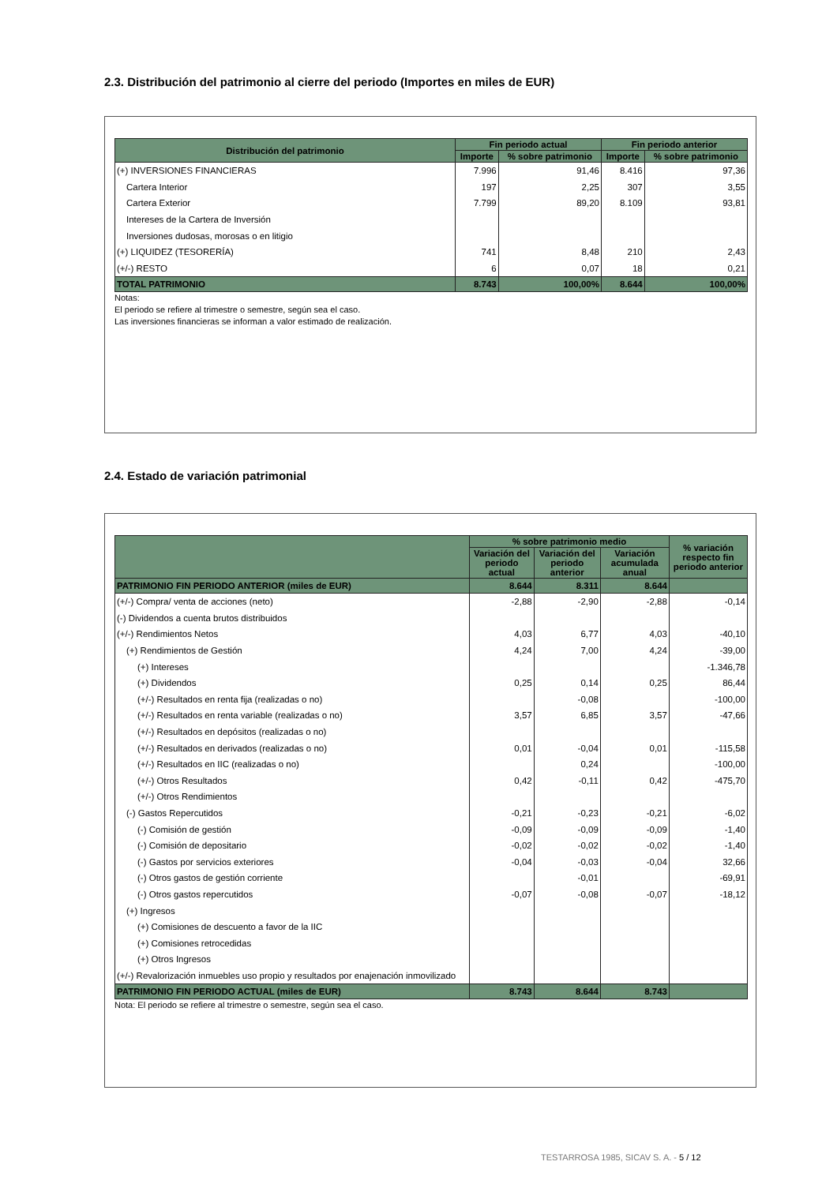2.3. Distribución del patrimonio al cierre del periodo (Importes en miles de EUR)
| Distribución del patrimonio | Fin periodo actual | | Fin periodo anterior | |
| --- | --- | --- | --- | --- |
| | Importe | % sobre patrimonio | Importe | % sobre patrimonio |
| (+) INVERSIONES FINANCIERAS | 7.996 | 91,46 | 8.416 | 97,36 |
| Cartera Interior | 197 | 2,25 | 307 | 3,55 |
| Cartera Exterior | 7.799 | 89,20 | 8.109 | 93,81 |
| Intereses de la Cartera de Inversión | | | | |
| Inversiones dudosas, morosas o en litigio | | | | |
| (+) LIQUIDEZ (TESORERÍA) | 741 | 8,48 | 210 | 2,43 |
| (+/-) RESTO | 6 | 0,07 | 18 | 0,21 |
| TOTAL PATRIMONIO | 8.743 | 100,00% | 8.644 | 100,00% |
Notas:
El periodo se refiere al trimestre o semestre, según sea el caso.
Las inversiones financieras se informan a valor estimado de realización.
2.4. Estado de variación patrimonial
| | % sobre patrimonio medio | | | % variación respecto fin periodo anterior |
| --- | --- | --- | --- | --- |
| | Variación del periodo actual | Variación del periodo anterior | Variación acumulada anual | |
| PATRIMONIO FIN PERIODO ANTERIOR (miles de EUR) | 8.644 | 8.311 | 8.644 | |
| (+/-) Compra/ venta de acciones (neto) | -2,88 | -2,90 | -2,88 | -0,14 |
| (-) Dividendos a cuenta brutos distribuidos | | | | |
| (+/-) Rendimientos Netos | 4,03 | 6,77 | 4,03 | -40,10 |
| (+) Rendimientos de Gestión | 4,24 | 7,00 | 4,24 | -39,00 |
| (+) Intereses | | | | -1.346,78 |
| (+) Dividendos | 0,25 | 0,14 | 0,25 | 86,44 |
| (+/-) Resultados en renta fija (realizadas o no) | | -0,08 | | -100,00 |
| (+/-) Resultados en renta variable (realizadas o no) | 3,57 | 6,85 | 3,57 | -47,66 |
| (+/-) Resultados en depósitos (realizadas o no) | | | | |
| (+/-) Resultados en derivados (realizadas o no) | 0,01 | -0,04 | 0,01 | -115,58 |
| (+/-) Resultados en IIC (realizadas o no) | | 0,24 | | -100,00 |
| (+/-) Otros Resultados | 0,42 | -0,11 | 0,42 | -475,70 |
| (+/-) Otros Rendimientos | | | | |
| (-) Gastos Repercutidos | -0,21 | -0,23 | -0,21 | -6,02 |
| (-) Comisión de gestión | -0,09 | -0,09 | -0,09 | -1,40 |
| (-) Comisión de depositario | -0,02 | -0,02 | -0,02 | -1,40 |
| (-) Gastos por servicios exteriores | -0,04 | -0,03 | -0,04 | 32,66 |
| (-) Otros gastos de gestión corriente | | -0,01 | | -69,91 |
| (-) Otros gastos repercutidos | -0,07 | -0,08 | -0,07 | -18,12 |
| (+) Ingresos | | | | |
| (+) Comisiones de descuento a favor de la IIC | | | | |
| (+) Comisiones retrocedidas | | | | |
| (+) Otros Ingresos | | | | |
| (+/-) Revalorización inmuebles uso propio y resultados por enajenación inmovilizado | | | | |
| PATRIMONIO FIN PERIODO ACTUAL (miles de EUR) | 8.743 | 8.644 | 8.743 | |
Nota: El periodo se refiere al trimestre o semestre, según sea el caso.
TESTARROSA 1985, SICAV S. A. - 5 / 12